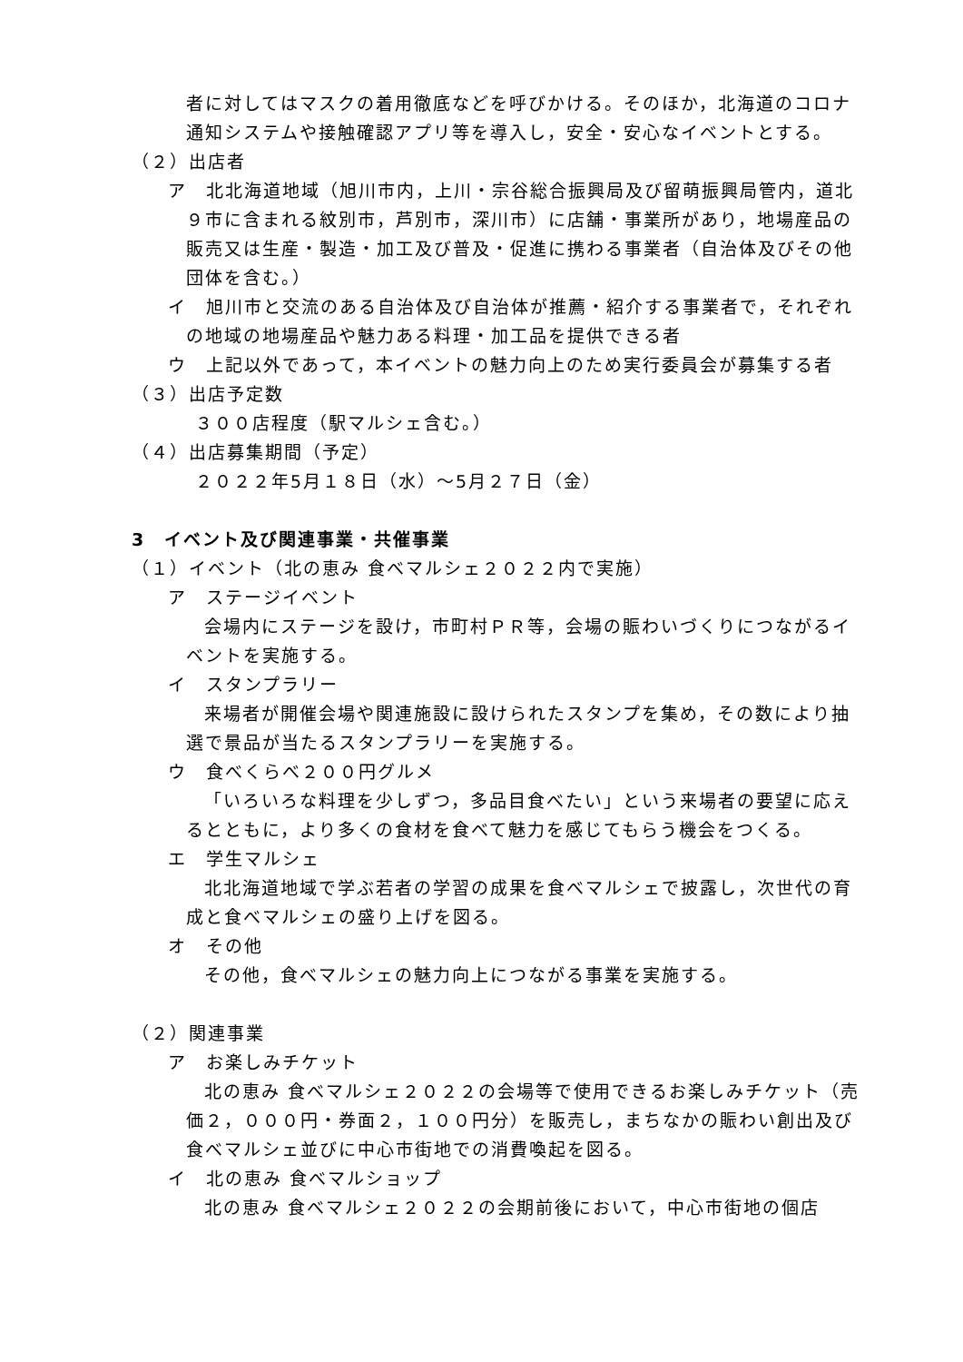者に対してはマスクの着用徹底などを呼びかける。そのほか，北海道のコロナ通知システムや接触確認アプリ等を導入し，安全・安心なイベントとする。
（２）出店者
ア　北北海道地域（旭川市内，上川・宗谷総合振興局及び留萌振興局管内，道北９市に含まれる紋別市，芦別市，深川市）に店舗・事業所があり，地場産品の販売又は生産・製造・加工及び普及・促進に携わる事業者（自治体及びその他団体を含む。）
イ　旭川市と交流のある自治体及び自治体が推薦・紹介する事業者で，それぞれの地域の地場産品や魅力ある料理・加工品を提供できる者
ウ　上記以外であって，本イベントの魅力向上のため実行委員会が募集する者
（３）出店予定数
３００店程度（駅マルシェ含む。）
（４）出店募集期間（予定）
２０２２年5月１８日（水）～5月２７日（金）
3　イベント及び関連事業・共催事業
（１）イベント（北の恵み 食べマルシェ２０２２内で実施）
ア　ステージイベント
会場内にステージを設け，市町村ＰＲ等，会場の賑わいづくりにつながるイベントを実施する。
イ　スタンプラリー
来場者が開催会場や関連施設に設けられたスタンプを集め，その数により抽選で景品が当たるスタンプラリーを実施する。
ウ　食べくらべ２００円グルメ
「いろいろな料理を少しずつ，多品目食べたい」という来場者の要望に応えるとともに，より多くの食材を食べて魅力を感じてもらう機会をつくる。
エ　学生マルシェ
北北海道地域で学ぶ若者の学習の成果を食べマルシェで披露し，次世代の育成と食べマルシェの盛り上げを図る。
オ　その他
その他，食べマルシェの魅力向上につながる事業を実施する。
（２）関連事業
ア　お楽しみチケット
北の恵み 食べマルシェ２０２２の会場等で使用できるお楽しみチケット（売価２，０００円・券面２，１００円分）を販売し，まちなかの賑わい創出及び食べマルシェ並びに中心市街地での消費喚起を図る。
イ　北の恵み 食べマルショップ
北の恵み 食べマルシェ２０２２の会期前後において，中心市街地の個店